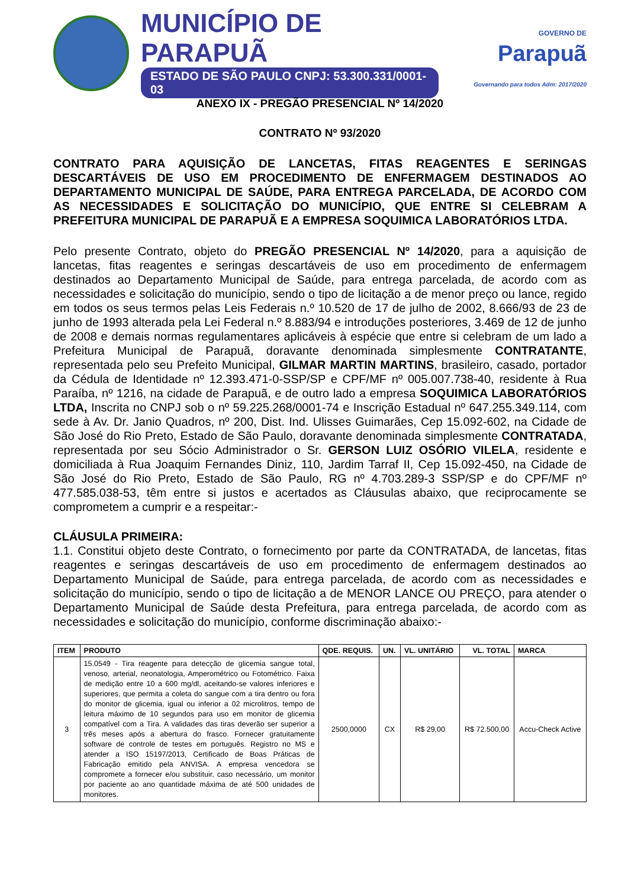MUNICÍPIO DE PARAPUÃ
ESTADO DE SÃO PAULO CNPJ: 53.300.331/0001-03
GOVERNO DE
Parapuã
Governando para todos Adm: 2017/2020
ANEXO IX - PREGÃO PRESENCIAL Nº 14/2020
CONTRATO Nº 93/2020
CONTRATO PARA AQUISIÇÃO DE LANCETAS, FITAS REAGENTES E SERINGAS DESCARTÁVEIS DE USO EM PROCEDIMENTO DE ENFERMAGEM DESTINADOS AO DEPARTAMENTO MUNICIPAL DE SAÚDE, PARA ENTREGA PARCELADA, DE ACORDO COM AS NECESSIDADES E SOLICITAÇÃO DO MUNICÍPIO, QUE ENTRE SI CELEBRAM A PREFEITURA MUNICIPAL DE PARAPUÃ E A EMPRESA SOQUIMICA LABORATÓRIOS LTDA.
Pelo presente Contrato, objeto do PREGÃO PRESENCIAL Nº 14/2020, para a aquisição de lancetas, fitas reagentes e seringas descartáveis de uso em procedimento de enfermagem destinados ao Departamento Municipal de Saúde, para entrega parcelada, de acordo com as necessidades e solicitação do município, sendo o tipo de licitação a de menor preço ou lance, regido em todos os seus termos pelas Leis Federais n.º 10.520 de 17 de julho de 2002, 8.666/93 de 23 de junho de 1993 alterada pela Lei Federal n.º 8.883/94 e introduções posteriores, 3.469 de 12 de junho de 2008 e demais normas regulamentares aplicáveis à espécie que entre si celebram de um lado a Prefeitura Municipal de Parapuã, doravante denominada simplesmente CONTRATANTE, representada pelo seu Prefeito Municipal, GILMAR MARTIN MARTINS, brasileiro, casado, portador da Cédula de Identidade nº 12.393.471-0-SSP/SP e CPF/MF nº 005.007.738-40, residente à Rua Paraíba, nº 1216, na cidade de Parapuã, e de outro lado a empresa SOQUIMICA LABORATÓRIOS LTDA, Inscrita no CNPJ sob o nº 59.225.268/0001-74 e Inscrição Estadual nº 647.255.349.114, com sede à Av. Dr. Janio Quadros, nº 200, Dist. Ind. Ulisses Guimarães, Cep 15.092-602, na Cidade de São José do Rio Preto, Estado de São Paulo, doravante denominada simplesmente CONTRATADA, representada por seu Sócio Administrador o Sr. GERSON LUIZ OSÓRIO VILELA, residente e domiciliada à Rua Joaquim Fernandes Diniz, 110, Jardim Tarraf II, Cep 15.092-450, na Cidade de São José do Rio Preto, Estado de São Paulo, RG nº 4.703.289-3 SSP/SP e do CPF/MF nº 477.585.038-53, têm entre si justos e acertados as Cláusulas abaixo, que reciprocamente se comprometem a cumprir e a respeitar:-
CLÁUSULA PRIMEIRA:
1.1. Constitui objeto deste Contrato, o fornecimento por parte da CONTRATADA, de lancetas, fitas reagentes e seringas descartáveis de uso em procedimento de enfermagem destinados ao Departamento Municipal de Saúde, para entrega parcelada, de acordo com as necessidades e solicitação do município, sendo o tipo de licitação a de MENOR LANCE OU PREÇO, para atender o Departamento Municipal de Saúde desta Prefeitura, para entrega parcelada, de acordo com as necessidades e solicitação do município, conforme discriminação abaixo:-
| ITEM | PRODUTO | QDE. REQUIS. | UN. | VL. UNITÁRIO | VL. TOTAL | MARCA |
| --- | --- | --- | --- | --- | --- | --- |
| 3 | 15.0549 - Tira reagente para detecção de glicemia sangue total, venoso, arterial, neonatologia, Amperométrico ou Fotométrico. Faixa de medição entre 10 a 600 mg/dl, aceitando-se valores inferiores e superiores, que permita a coleta do sangue com a tira dentro ou fora do monitor de glicemia, igual ou inferior a 02 microlitros, tempo de leitura máximo de 10 segundos para uso em monitor de glicemia compatível com a Tira. A validades das tiras deverão ser superior a três meses após a abertura do frasco. Fornecer gratuitamente software de controle de testes em português. Registro no MS e atender a ISO 15197/2013, Certificado de Boas Práticas de Fabricação emitido pela ANVISA. A empresa vencedora se compromete a fornecer e/ou substituir, caso necessário, um monitor por paciente ao ano quantidade máxima de até 500 unidades de monitores. | 2500,0000 | CX | R$ 29,00 | R$ 72.500,00 | Accu-Check Active |